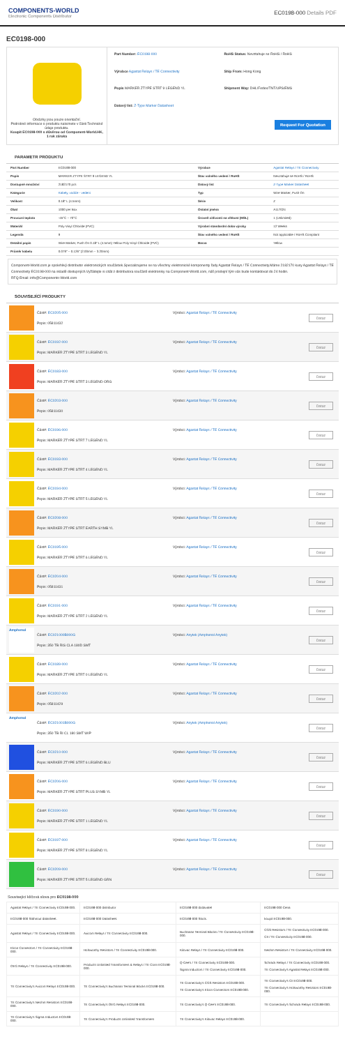COMPONENTS-WORLD
Electronic Components Distributor
EC0198-000 Details PDF
EC0198-000
Obrázky jsou pouze orientační.
Podrobné informace o produktu naleznete v části Technické údaje produktu.
Koupit EC0198-000 s důvěrou od Component-World.HK, 1 rok záruka
Part Number: EC0198-000
RoHS Status: Nevztahuje se RoHS / RoHS
Výrobce Agastat Relays / TE Connectivity
Ship From: Hong Kong
Popis MARKER ZTYPE STRT 9 LEGEND YL
Shipment Way: DHL/Fedex/TNT/UPS/EMS
Datový list: Z-Type Marker Datasheet
Request For Quotation
PARAMETR PRODUKTU
| Part Number | EC0198-000 | Výrobce | Agastat Relays / TE Connectivity |
| Popis | MARKER ZTYPE STRT 9 LEGEND YL | Stav volného vedení / RoHS | Nevztahuje se RoHS / RoHS |
| Dostupné množství | 2182170 pcs | Datový list | Z-Type Marker Datasheet |
| Kategorie | Kabely, vodiče - vedení | Typ | Wire Marker, Push On |
| Velikost | 0.18" L (4.5mm) | Série | Z |
| Obal | 1000 per Box | Ostatní jména | A117024 |
| Provozní teplota | -45°C ~ 70°C | Úroveň citlivosti na vlhkost (MSL) | 1 (Unlimited) |
| Materiál | Poly-Vinyl Chloride (PVC) | Výrobní standardní doba výroby | 12 Weeks |
| Legenda | 9 | Stav volného vedení / RoHS | Not applicable / RoHS Compliant |
| Detailní popis | Wire Marker, Push On 0.18" L (4.5mm) Yellow Poly-Vinyl Chloride (PVC) | Barva | Yellow |
| Průměr kabelu | 0.079" ~ 0.126" (2.00mm ~ 3.20mm) | | |
Component-World.com je spolehlivý distributor elektronických součástek.Specializujeme se na všechny elektronické komponenty řady Agastat Relays / TE Connectivity.Máme 2182170 kusy Agastat Relays / TE Connectivity EC0198-000 na skladě dostupných.Vyžádejte si citát z distributora součástí elektroniky na Component-World.com, náš prodejní tým vás bude kontaktovat do 24 hodin.
RFQ Email: info@Components-World.com
SOUVISEJÍCÍ PRODUKTY
Část#: EC0205-000
Popis: 05811432
Výrobci: Agastat Relays / TE Connectivity
Dotaz
Část#: EC0192-000
Popis: MARKER ZTYPE STRT 3 LEGEND YL
Výrobci: Agastat Relays / TE Connectivity
Dotaz
Část#: EC0183-000
Popis: MARKER ZTYPE STRT 3 LEGEND ORG
Výrobci: Agastat Relays / TE Connectivity
Dotaz
Část#: EC0203-000
Popis: 05811430
Výrobci: Agastat Relays / TE Connectivity
Dotaz
Část#: EC0196-000
Popis: MARKER ZTYPE STRT 7 LEGEND YL
Výrobci: Agastat Relays / TE Connectivity
Dotaz
Část#: EC0193-000
Popis: MARKER ZTYPE STRT 4 LEGEND YL
Výrobci: Agastat Relays / TE Connectivity
Dotaz
Část#: EC0194-000
Popis: MARKER ZTYPE STRT 5 LEGEND YL
Výrobci: Agastat Relays / TE Connectivity
Dotaz
Část#: EC0208-000
Popis: MARKER ZTYPE STRT EARTH SYMB YL
Výrobci: Agastat Relays / TE Connectivity
Dotaz
Část#: EC0195-000
Popis: MARKER ZTYPE STRT 6 LEGEND YL
Výrobci: Agastat Relays / TE Connectivity
Dotaz
Část#: EC0204-000
Popis: 05811431
Výrobci: Agastat Relays / TE Connectivity
Dotaz
Část#: EC0191-000
Popis: MARKER ZTYPE STRT 2 LEGEND YL
Výrobci: Agastat Relays / TE Connectivity
Dotaz
Amphenol
Část#: EC021000B000G
Popis: 350 TB RIS CLA 180D SMT
Výrobci: Anytek (Amphenol Anytek)
Dotaz
Část#: EC0189-000
Popis: MARKER ZTYPE STRT 0 LEGEND YL
Výrobci: Agastat Relays / TE Connectivity
Dotaz
Část#: EC0202-000
Popis: 05811429
Výrobci: Agastat Relays / TE Connectivity
Dotaz
Amphenol
Část#: EC021001B000G
Popis: 350 TB RI CL 180 SMT W/P
Výrobci: Anytek (Amphenol Anytek)
Dotaz
Část#: EC0210-000
Popis: MARKER ZTYPE STRT 6 LEGEND BLU
Výrobci: Agastat Relays / TE Connectivity
Dotaz
Část#: EC0206-000
Popis: MARKER ZTYPE STRT PLUS SYMB YL
Výrobci: Agastat Relays / TE Connectivity
Dotaz
Část#: EC0190-000
Popis: MARKER ZTYPE STRT 1 LEGEND YL
Výrobci: Agastat Relays / TE Connectivity
Dotaz
Část#: EC0197-000
Popis: MARKER ZTYPE STRT 8 LEGEND YL
Výrobci: Agastat Relays / TE Connectivity
Dotaz
Část#: EC0209-000
Popis: MARKER ZTYPE STRT 5 LEGEND GRN
Výrobci: Agastat Relays / TE Connectivity
Dotaz
Související klíčová slova pro EC0198-000
| Agastat Relays / TE Connectivity EC0198-000. | EC0198-000 distributor | EC0198-000 dodavatel | EC0198-000 Cena |
| EC0198-000 Stáhnout datasheet. | EC0198-000 Datasheet. | EC0198-000 Stock. | koupit EC0198-000. |
| Agastat Relays / TE Connectivity EC0198-000. | Axicom Relays / TE Connectivity EC0198-000. | Buchanan Terminal Blocks / TE Connectivity EC0198-000. | CGS Resistors / TE Connectivity EC0198-000. CII / TE Connectivity EC0198-000. |
| Elcon Connectors / TE Connectivity EC0198-000. | Holsworthy Resistors / TE Connectivity EC0198-000. | Kilovac Relays / TE Connectivity EC0198-000. | Neohm Resistors / TE Connectivity EC0198-000. |
| OEG Relays / TE Connectivity EC0198-000. | Products Unlimited Transformers & Relays / TE Conn EC0198-000. | Q-Cee's / TE Connectivity EC0198-000. Sigma Inductors / TE Connectivity EC0198-000. | Schrack Relays / TE Connectivity EC0198-000. TE Connectivity's Agastat Relays EC0198-000. |
| TE Connectivity's Axicom Relays EC0198-000. | TE Connectivity's Buchanan Terminal Blocks EC0198-000. | TE Connectivity's CGS Resistors EC0198-000. TE Connectivity's Elcon Connectors EC0198-000. | TE Connectivity's CII EC0198-000. TE Connectivity's Holsworthy Resistors EC0198-000. |
| TE Connectivity's Neohm Resistors EC0198-000. | TE Connectivity's OEG Relays EC0198-000. | TE Connectivity's Q-Cee's EC0198-000. | TE Connectivity's Schrack Relays EC0198-000. |
| TE Connectivity's Sigma Inductors EC0198-000. | TE Connectivity's Products Unlimited Transformers | TE Connectivity's Kilovac Relays EC0198-000. | |